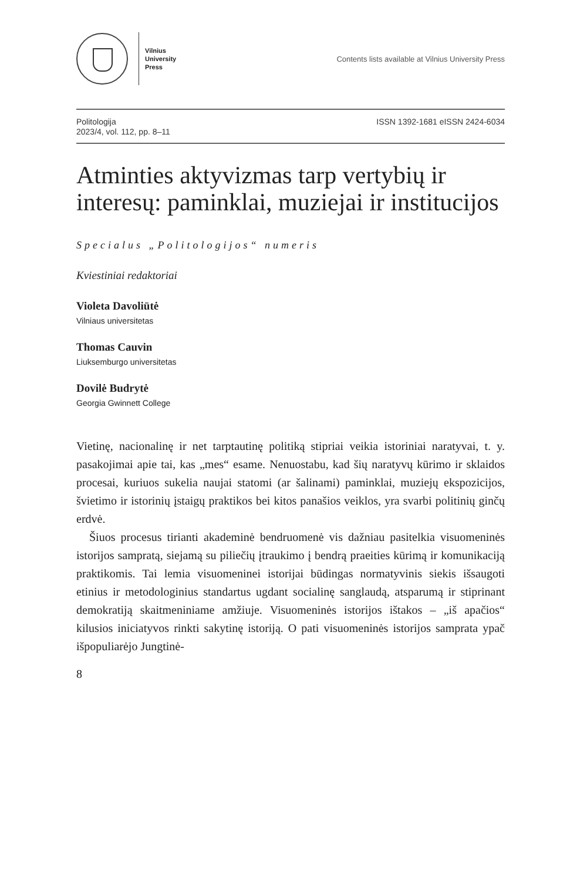Vilnius
University
Press
Contents lists available at Vilnius University Press
Politologija
2023/4, vol. 112, pp. 8–11
ISSN 1392-1681 eISSN 2424-6034
Atminties aktyvizmas tarp vertybių ir interesų: paminklai, muziejai ir institucijos
Specialus „Politologijos“ numeris
Kviestiniai redaktoriai
Violeta Davoliūtė
Vilniaus universitetas
Thomas Cauvin
Liuksemburgo universitetas
Dovilė Budrytė
Georgia Gwinnett College
Vietinę, nacionalinę ir net tarptautinę politiką stipriai veikia istoriniai naratyvai, t. y. pasakojimai apie tai, kas „mes“ esame. Nenuostabu, kad šių naratyvų kūrimo ir sklaidos procesai, kuriuos sukelia naujai statomi (ar šalinami) paminklai, muziejų ekspozicijos, švietimo ir istorinių įstaigų praktikos bei kitos panašios veiklos, yra svarbi politinių ginčų erdvė.
Šiuos procesus tirianti akademinė bendruomenė vis dažniau pasitelkia visuomeninės istorijos sampratą, siejamą su piliečių įtraukimo į bendrą praeities kūrimą ir komunikaciją praktikomis. Tai lemia visuomeninei istorijai būdingas normatyvinis siekis išsaugoti etinius ir metodologinius standartus ugdant socialinę sanglaudą, atsparumą ir stiprinant demokratiją skaitmeniniame amžiuje. Visuomeninės istorijos ištakos – „iš apačios“ kilusios iniciatyvos rinkti sakytinę istoriją. O pati visuomeninės istorijos samprata ypač išpopuliarėjo Jungtinė-
8